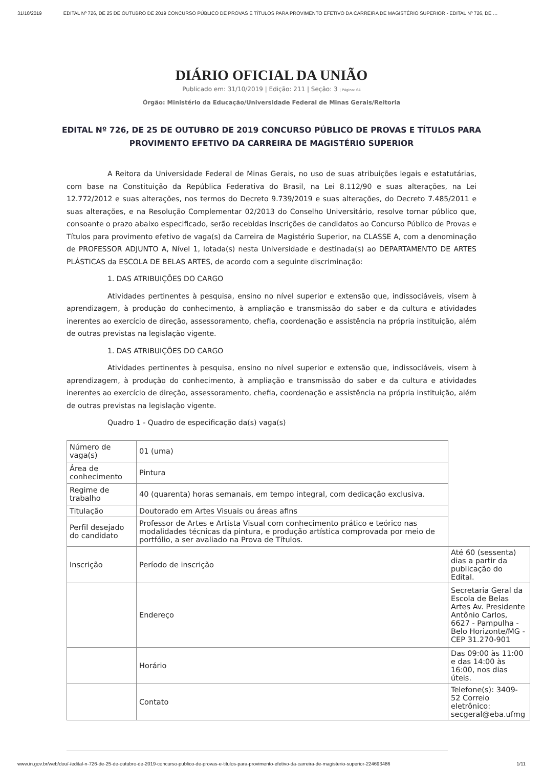31/10/2019 EDITAL Nº 726, DE 25 DE OUTUBRO DE 2019 CONCURSO PÚBLICO DE PROVAS E TÍTULOS PARA PROVIMENTO EFETIVO DA CARREIRA DE MAGISTÉRIO SUPERIOR - EDITAL Nº 726, DE …
DIÁRIO OFICIAL DA UNIÃO
Publicado em: 31/10/2019 | Edição: 211 | Seção: 3 | Página: 64
Órgão: Ministério da Educação/Universidade Federal de Minas Gerais/Reitoria
EDITAL Nº 726, DE 25 DE OUTUBRO DE 2019 CONCURSO PÚBLICO DE PROVAS E TÍTULOS PARA PROVIMENTO EFETIVO DA CARREIRA DE MAGISTÉRIO SUPERIOR
A Reitora da Universidade Federal de Minas Gerais, no uso de suas atribuições legais e estatutárias, com base na Constituição da República Federativa do Brasil, na Lei 8.112/90 e suas alterações, na Lei 12.772/2012 e suas alterações, nos termos do Decreto 9.739/2019 e suas alterações, do Decreto 7.485/2011 e suas alterações, e na Resolução Complementar 02/2013 do Conselho Universitário, resolve tornar público que, consoante o prazo abaixo especificado, serão recebidas inscrições de candidatos ao Concurso Público de Provas e Títulos para provimento efetivo de vaga(s) da Carreira de Magistério Superior, na CLASSE A, com a denominação de PROFESSOR ADJUNTO A, Nível 1, lotada(s) nesta Universidade e destinada(s) ao DEPARTAMENTO DE ARTES PLÁSTICAS da ESCOLA DE BELAS ARTES, de acordo com a seguinte discriminação:
1. DAS ATRIBUIÇÕES DO CARGO
Atividades pertinentes à pesquisa, ensino no nível superior e extensão que, indissociáveis, visem à aprendizagem, à produção do conhecimento, à ampliação e transmissão do saber e da cultura e atividades inerentes ao exercício de direção, assessoramento, chefia, coordenação e assistência na própria instituição, além de outras previstas na legislação vigente.
1. DAS ATRIBUIÇÕES DO CARGO
Atividades pertinentes à pesquisa, ensino no nível superior e extensão que, indissociáveis, visem à aprendizagem, à produção do conhecimento, à ampliação e transmissão do saber e da cultura e atividades inerentes ao exercício de direção, assessoramento, chefia, coordenação e assistência na própria instituição, além de outras previstas na legislação vigente.
Quadro 1 - Quadro de especificação da(s) vaga(s)
| Número de vaga(s) | 01 (uma) | |
| Área de conhecimento | Pintura | |
| Regime de trabalho | 40 (quarenta) horas semanais, em tempo integral, com dedicação exclusiva. | |
| Titulação | Doutorado em Artes Visuais ou áreas afins | |
| Perfil desejado do candidato | Professor de Artes e Artista Visual com conhecimento prático e teórico nas modalidades técnicas da pintura, e produção artística comprovada por meio de portfólio, a ser avaliado na Prova de Títulos. | |
| Inscrição | Período de inscrição | Até 60 (sessenta) dias a partir da publicação do Edital. |
| | Endereço | Secretaria Geral da Escola de Belas Artes Av. Presidente Antônio Carlos, 6627 - Pampulha - Belo Horizonte/MG - CEP 31.270-901 |
| | Horário | Das 09:00 às 11:00 e das 14:00 às 16:00, nos dias úteis. |
| | Contato | Telefone(s): 3409-52 Correio eletrônico: secgeral@eba.ufmg |
www.in.gov.br/web/dou/-/edital-n-726-de-25-de-outubro-de-2019-concurso-publico-de-provas-e-titulos-para-provimento-efetivo-da-carreira-de-magisterio-superior-224693486 1/11